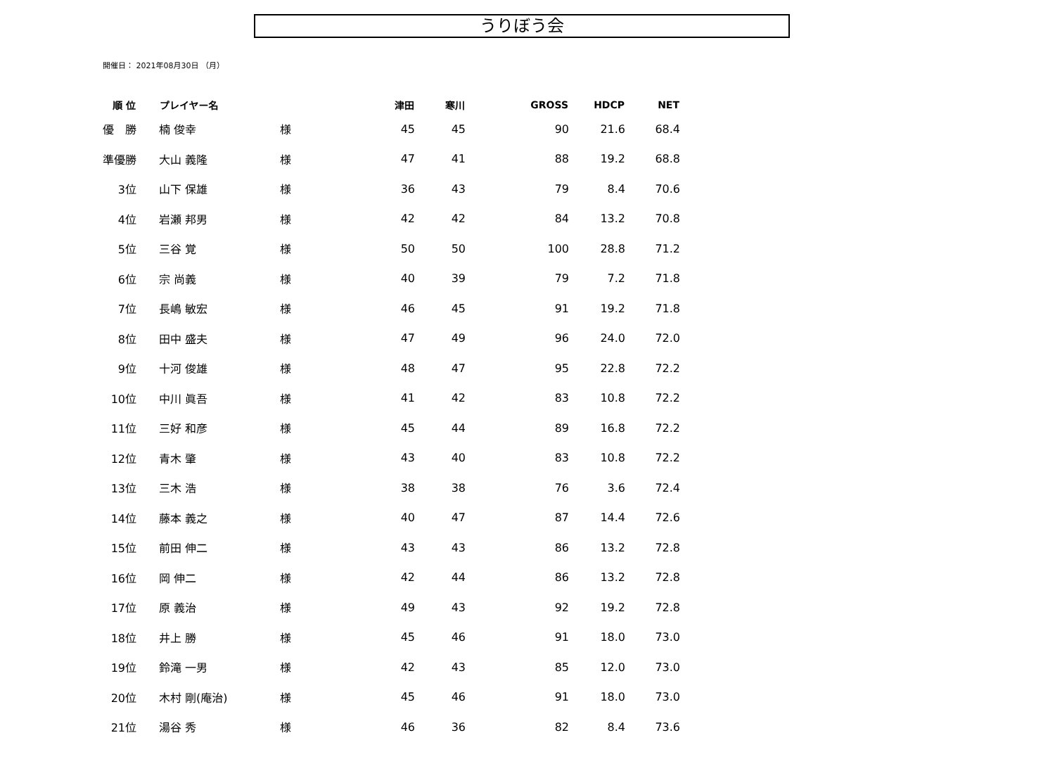うりぼう会
開催日： 2021年08月30日 （月）
| 順 位 | | プレイヤー名 | | 津田 | 寒川 | GROSS | HDCP | NET |
| --- | --- | --- | --- | --- | --- | --- | --- | --- |
| 優 勝 | | 楠 俊幸 | 様 | 45 | 45 | 90 | 21.6 | 68.4 |
| 準優勝 | | 大山 義隆 | 様 | 47 | 41 | 88 | 19.2 | 68.8 |
| 3位 | | 山下 保雄 | 様 | 36 | 43 | 79 | 8.4 | 70.6 |
| 4位 | | 岩瀬 邦男 | 様 | 42 | 42 | 84 | 13.2 | 70.8 |
| 5位 | | 三谷 覚 | 様 | 50 | 50 | 100 | 28.8 | 71.2 |
| 6位 | | 宗 尚義 | 様 | 40 | 39 | 79 | 7.2 | 71.8 |
| 7位 | | 長嶋 敏宏 | 様 | 46 | 45 | 91 | 19.2 | 71.8 |
| 8位 | | 田中 盛夫 | 様 | 47 | 49 | 96 | 24.0 | 72.0 |
| 9位 | | 十河 俊雄 | 様 | 48 | 47 | 95 | 22.8 | 72.2 |
| 10位 | | 中川 眞吾 | 様 | 41 | 42 | 83 | 10.8 | 72.2 |
| 11位 | | 三好 和彦 | 様 | 45 | 44 | 89 | 16.8 | 72.2 |
| 12位 | | 青木 肇 | 様 | 43 | 40 | 83 | 10.8 | 72.2 |
| 13位 | | 三木 浩 | 様 | 38 | 38 | 76 | 3.6 | 72.4 |
| 14位 | | 藤本 義之 | 様 | 40 | 47 | 87 | 14.4 | 72.6 |
| 15位 | | 前田 伸二 | 様 | 43 | 43 | 86 | 13.2 | 72.8 |
| 16位 | | 岡 伸二 | 様 | 42 | 44 | 86 | 13.2 | 72.8 |
| 17位 | | 原 義治 | 様 | 49 | 43 | 92 | 19.2 | 72.8 |
| 18位 | | 井上 勝 | 様 | 45 | 46 | 91 | 18.0 | 73.0 |
| 19位 | | 鈴滝 一男 | 様 | 42 | 43 | 85 | 12.0 | 73.0 |
| 20位 | | 木村 剛(庵治) | 様 | 45 | 46 | 91 | 18.0 | 73.0 |
| 21位 | | 湯谷 秀 | 様 | 46 | 36 | 82 | 8.4 | 73.6 |